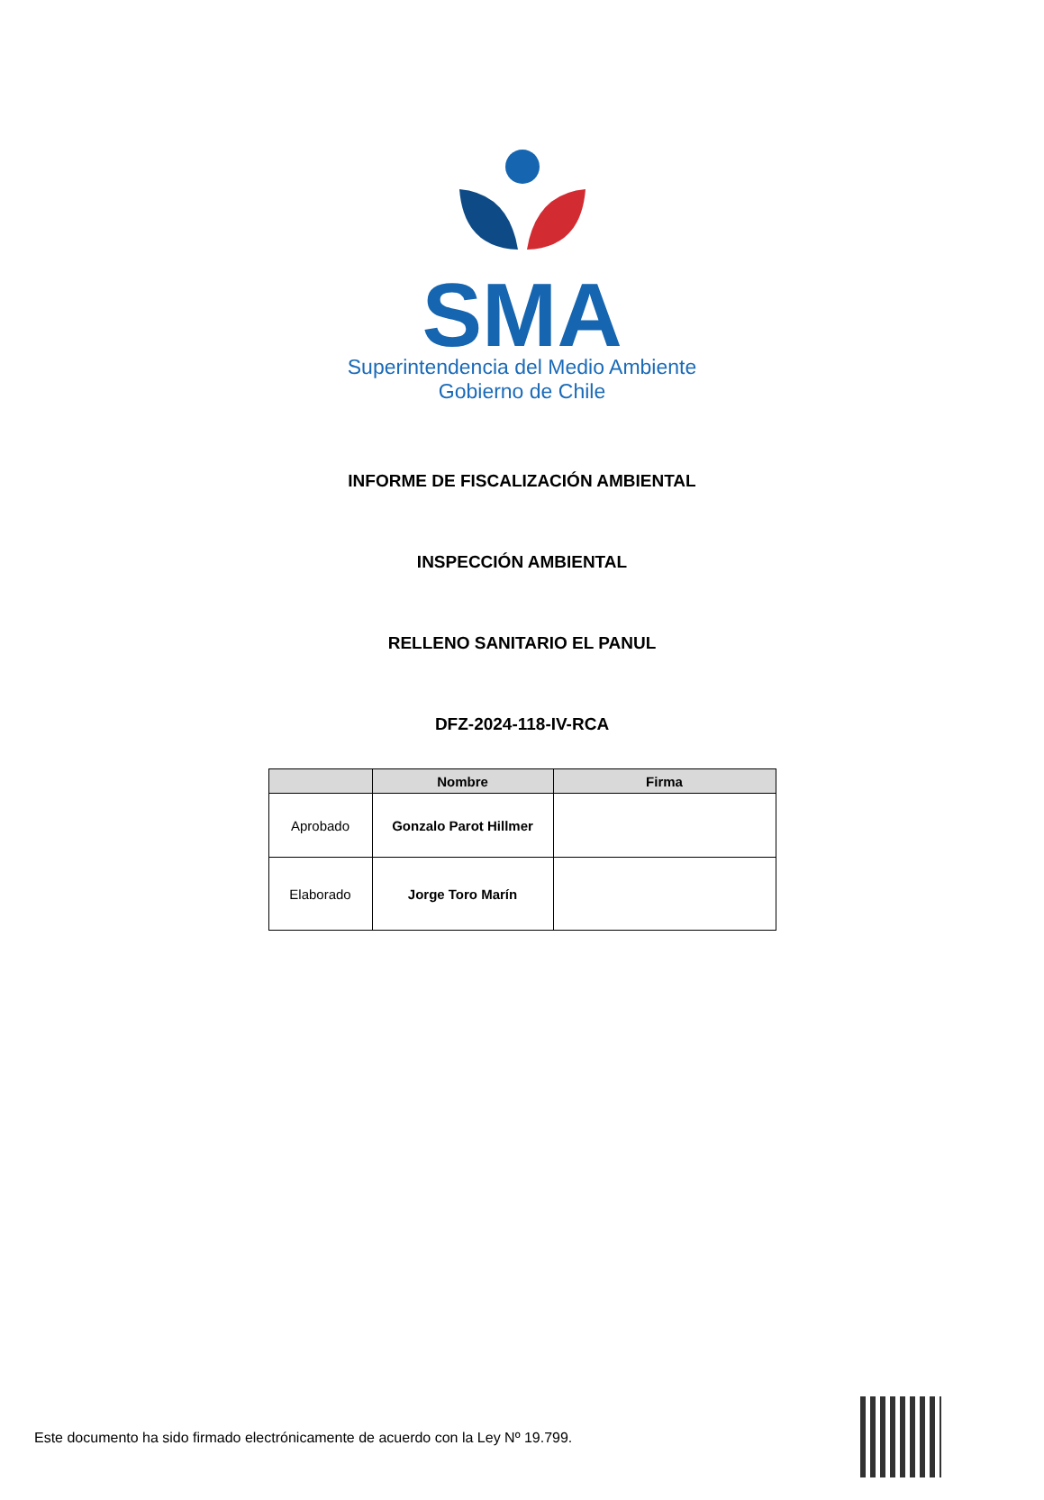SMA
Superintendencia del Medio Ambiente
Gobierno de Chile
INFORME DE FISCALIZACIÓN AMBIENTAL
INSPECCIÓN AMBIENTAL
RELLENO SANITARIO EL PANUL
DFZ-2024-118-IV-RCA
| | Nombre | Firma |
| --- | --- | --- |
| Aprobado | Gonzalo Parot Hillmer | |
| Elaborado | Jorge Toro Marín | |
Este documento ha sido firmado electrónicamente de acuerdo con la Ley Nº 19.799.